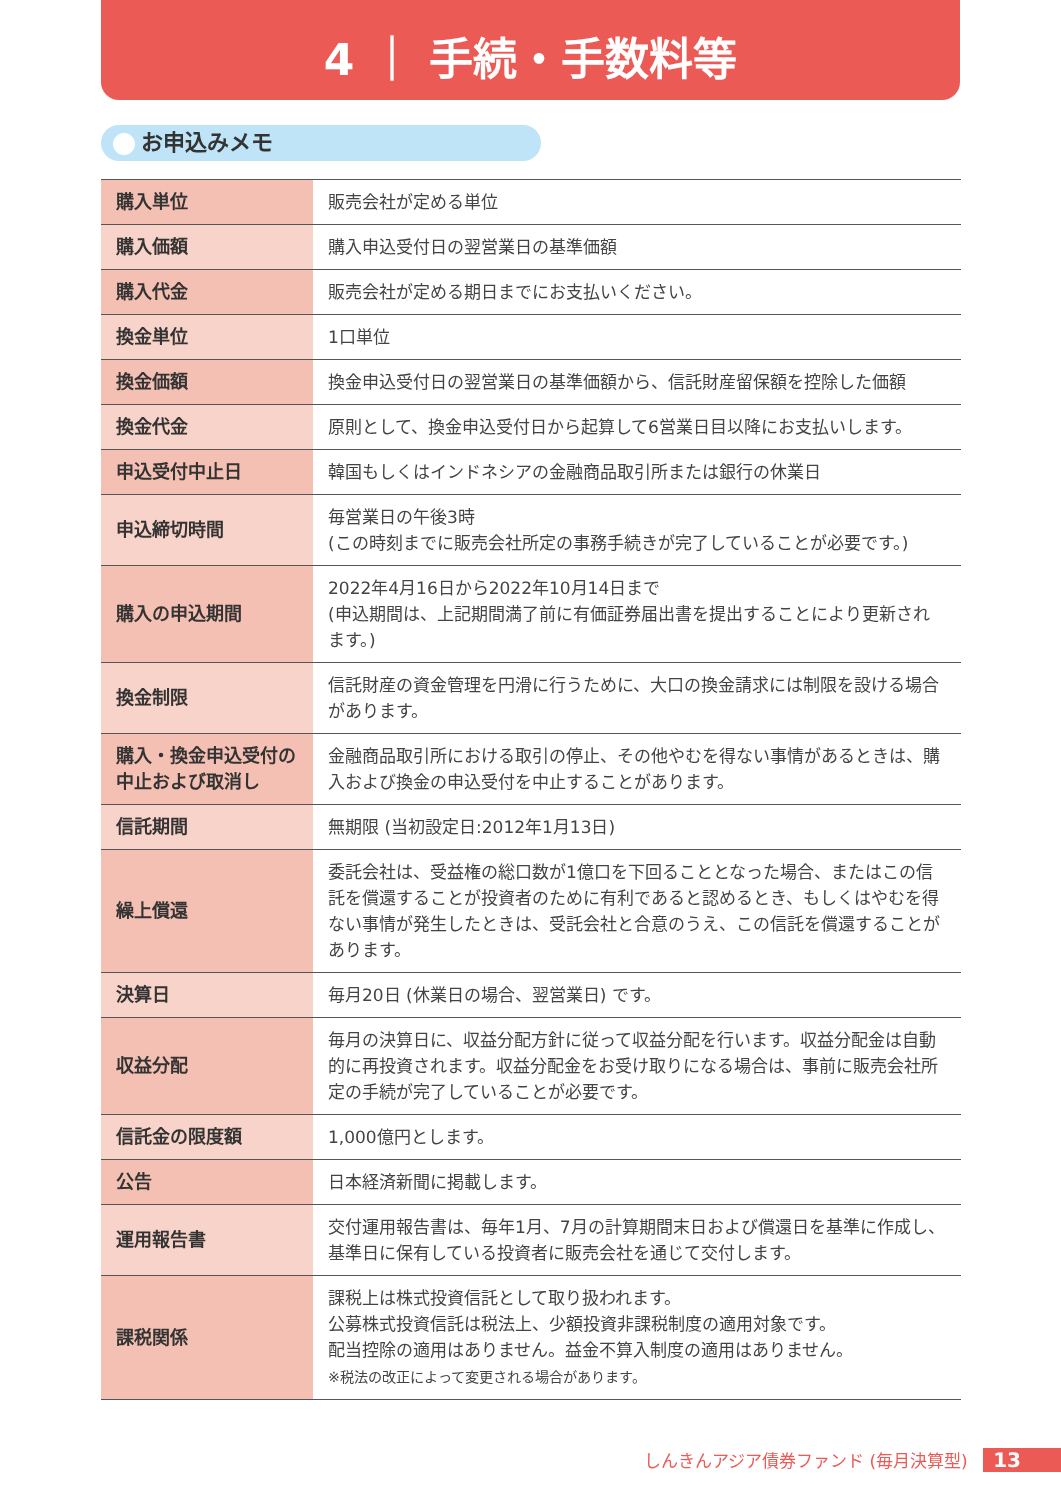4 ｜ 手続・手数料等
お申込みメモ
| 購入単位 | 販売会社が定める単位 |
| 購入価額 | 購入申込受付日の翌営業日の基準価額 |
| 購入代金 | 販売会社が定める期日までにお支払いください。 |
| 換金単位 | 1口単位 |
| 換金価額 | 換金申込受付日の翌営業日の基準価額から、信託財産留保額を控除した価額 |
| 換金代金 | 原則として、換金申込受付日から起算して6営業日目以降にお支払いします。 |
| 申込受付中止日 | 韓国もしくはインドネシアの金融商品取引所または銀行の休業日 |
| 申込締切時間 | 毎営業日の午後3時 (この時刻までに販売会社所定の事務手続きが完了していることが必要です。) |
| 購入の申込期間 | 2022年4月16日から2022年10月14日まで (申込期間は、上記期間満了前に有価証券届出書を提出することにより更新されます。) |
| 換金制限 | 信託財産の資金管理を円滑に行うために、大口の換金請求には制限を設ける場合があります。 |
| 購入・換金申込受付の中止および取消し | 金融商品取引所における取引の停止、その他やむを得ない事情があるときは、購入および換金の申込受付を中止することがあります。 |
| 信託期間 | 無期限 (当初設定日:2012年1月13日) |
| 繰上償還 | 委託会社は、受益権の総口数が1億口を下回ることとなった場合、またはこの信託を償還することが投資者のために有利であると認めるとき、もしくはやむを得ない事情が発生したときは、受託会社と合意のうえ、この信託を償還することがあります。 |
| 決算日 | 毎月20日 (休業日の場合、翌営業日) です。 |
| 収益分配 | 毎月の決算日に、収益分配方針に従って収益分配を行います。収益分配金は自動的に再投資されます。収益分配金をお受け取りになる場合は、事前に販売会社所定の手続が完了していることが必要です。 |
| 信託金の限度額 | 1,000億円とします。 |
| 公告 | 日本経済新聞に掲載します。 |
| 運用報告書 | 交付運用報告書は、毎年1月、7月の計算期間末日および償還日を基準に作成し、基準日に保有している投資者に販売会社を通じて交付します。 |
| 課税関係 | 課税上は株式投資信託として取り扱われます。 公募株式投資信託は税法上、少額投資非課税制度の適用対象です。 配当控除の適用はありません。益金不算入制度の適用はありません。 ※税法の改正によって変更される場合があります。 |
しんきんアジア債券ファンド (毎月決算型) 13